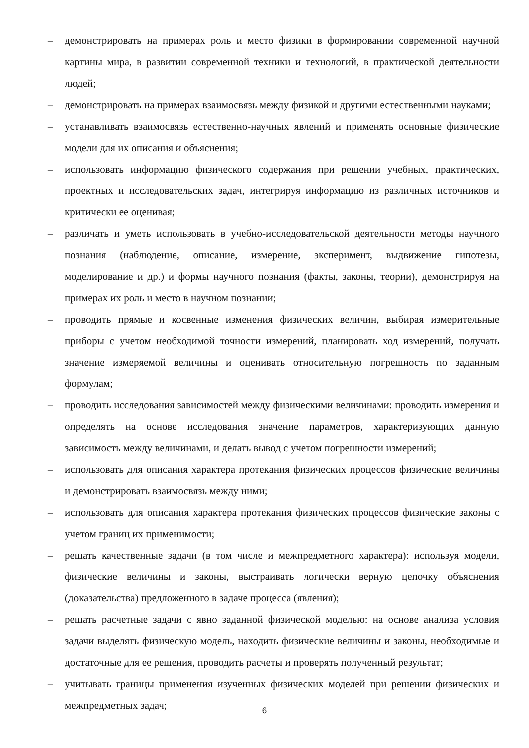– демонстрировать на примерах роль и место физики в формировании современной научной картины мира, в развитии современной техники и технологий, в практической деятельности людей;
– демонстрировать на примерах взаимосвязь между физикой и другими естественными науками;
– устанавливать взаимосвязь естественно-научных явлений и применять основные физические модели для их описания и объяснения;
– использовать информацию физического содержания при решении учебных, практических, проектных и исследовательских задач, интегрируя информацию из различных источников и критически ее оценивая;
– различать и уметь использовать в учебно-исследовательской деятельности методы научного познания (наблюдение, описание, измерение, эксперимент, выдвижение гипотезы, моделирование и др.) и формы научного познания (факты, законы, теории), демонстрируя на примерах их роль и место в научном познании;
– проводить прямые и косвенные изменения физических величин, выбирая измерительные приборы с учетом необходимой точности измерений, планировать ход измерений, получать значение измеряемой величины и оценивать относительную погрешность по заданным формулам;
– проводить исследования зависимостей между физическими величинами: проводить измерения и определять на основе исследования значение параметров, характеризующих данную зависимость между величинами, и делать вывод с учетом погрешности измерений;
– использовать для описания характера протекания физических процессов физические величины и демонстрировать взаимосвязь между ними;
– использовать для описания характера протекания физических процессов физические законы с учетом границ их применимости;
– решать качественные задачи (в том числе и межпредметного характера): используя модели, физические величины и законы, выстраивать логически верную цепочку объяснения (доказательства) предложенного в задаче процесса (явления);
– решать расчетные задачи с явно заданной физической моделью: на основе анализа условия задачи выделять физическую модель, находить физические величины и законы, необходимые и достаточные для ее решения, проводить расчеты и проверять полученный результат;
– учитывать границы применения изученных физических моделей при решении физических и межпредметных задач;
6